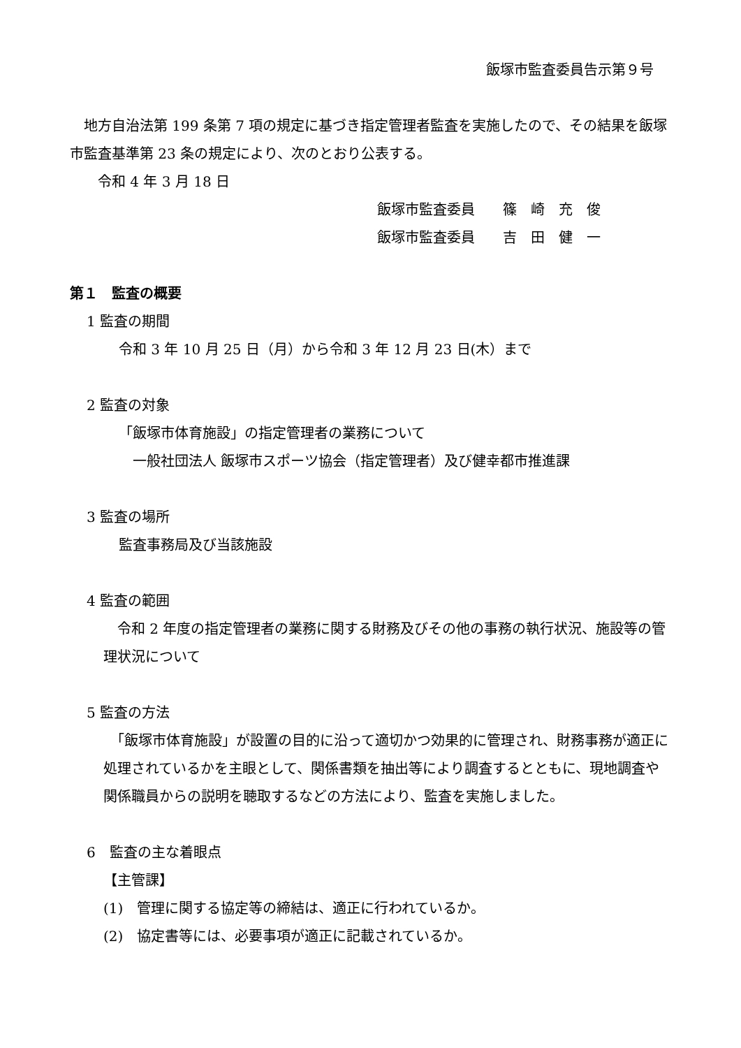飯塚市監査委員告示第９号
　地方自治法第 199 条第 7 項の規定に基づき指定管理者監査を実施したので、その結果を飯塚市監査基準第 23 条の規定により、次のとおり公表する。
　　令和 4 年 3 月 18 日
飯塚市監査委員　　篠　崎　充　俊
飯塚市監査委員　　吉　田　健　一
第１　監査の概要
1 監査の期間
令和 3 年 10 月 25 日（月）から令和 3 年 12 月 23 日(木）まで
2 監査の対象
「飯塚市体育施設」の指定管理者の業務について
　一般社団法人 飯塚市スポーツ協会（指定管理者）及び健幸都市推進課
3 監査の場所
監査事務局及び当該施設
4 監査の範囲
　令和 2 年度の指定管理者の業務に関する財務及びその他の事務の執行状況、施設等の管理状況について
5 監査の方法
　「飯塚市体育施設」が設置の目的に沿って適切かつ効果的に管理され、財務事務が適正に処理されているかを主眼として、関係書類を抽出等により調査するとともに、現地調査や関係職員からの説明を聴取するなどの方法により、監査を実施しました。
6　監査の主な着眼点
【主管課】
(1)　管理に関する協定等の締結は、適正に行われているか。
(2)　協定書等には、必要事項が適正に記載されているか。